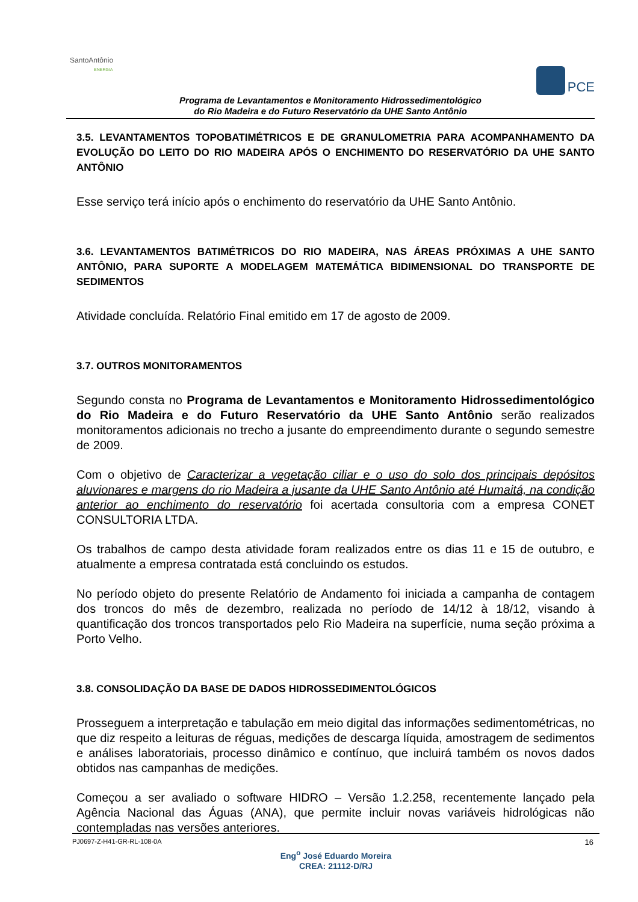SantoAntônio
ENERGIA
PCE
Programa de Levantamentos e Monitoramento Hidrossedimentológico
do Rio Madeira e do Futuro Reservatório da UHE Santo Antônio
3.5. LEVANTAMENTOS TOPOBATIMÉTRICOS E DE GRANULOMETRIA PARA ACOMPANHAMENTO DA EVOLUÇÃO DO LEITO DO RIO MADEIRA APÓS O ENCHIMENTO DO RESERVATÓRIO DA UHE SANTO ANTÔNIO
Esse serviço terá início após o enchimento do reservatório da UHE Santo Antônio.
3.6. LEVANTAMENTOS BATIMÉTRICOS DO RIO MADEIRA, NAS ÁREAS PRÓXIMAS A UHE SANTO ANTÔNIO, PARA SUPORTE A MODELAGEM MATEMÁTICA BIDIMENSIONAL DO TRANSPORTE DE SEDIMENTOS
Atividade concluída. Relatório Final emitido em 17 de agosto de 2009.
3.7. OUTROS MONITORAMENTOS
Segundo consta no Programa de Levantamentos e Monitoramento Hidrossedimentológico do Rio Madeira e do Futuro Reservatório da UHE Santo Antônio serão realizados monitoramentos adicionais no trecho a jusante do empreendimento durante o segundo semestre de 2009.
Com o objetivo de Caracterizar a vegetação ciliar e o uso do solo dos principais depósitos aluvionares e margens do rio Madeira a jusante da UHE Santo Antônio até Humaitá, na condição anterior ao enchimento do reservatório foi acertada consultoria com a empresa CONET CONSULTORIA LTDA.
Os trabalhos de campo desta atividade foram realizados entre os dias 11 e 15 de outubro, e atualmente a empresa contratada está concluindo os estudos.
No período objeto do presente Relatório de Andamento foi iniciada a campanha de contagem dos troncos do mês de dezembro, realizada no período de 14/12 à 18/12, visando à quantificação dos troncos transportados pelo Rio Madeira na superfície, numa seção próxima a Porto Velho.
3.8. CONSOLIDAÇÃO DA BASE DE DADOS HIDROSSEDIMENTOLÓGICOS
Prosseguem a interpretação e tabulação em meio digital das informações sedimentométricas, no que diz respeito a leituras de réguas, medições de descarga líquida, amostragem de sedimentos e análises laboratoriais, processo dinâmico e contínuo, que incluirá também os novos dados obtidos nas campanhas de medições.
Começou a ser avaliado o software HIDRO – Versão 1.2.258, recentemente lançado pela Agência Nacional das Águas (ANA), que permite incluir novas variáveis hidrológicas não contempladas nas versões anteriores.
PJ0697-Z-H41-GR-RL-108-0A 16
Eng<sup>o</sup> José Eduardo Moreira
CREA: 21112-D/RJ